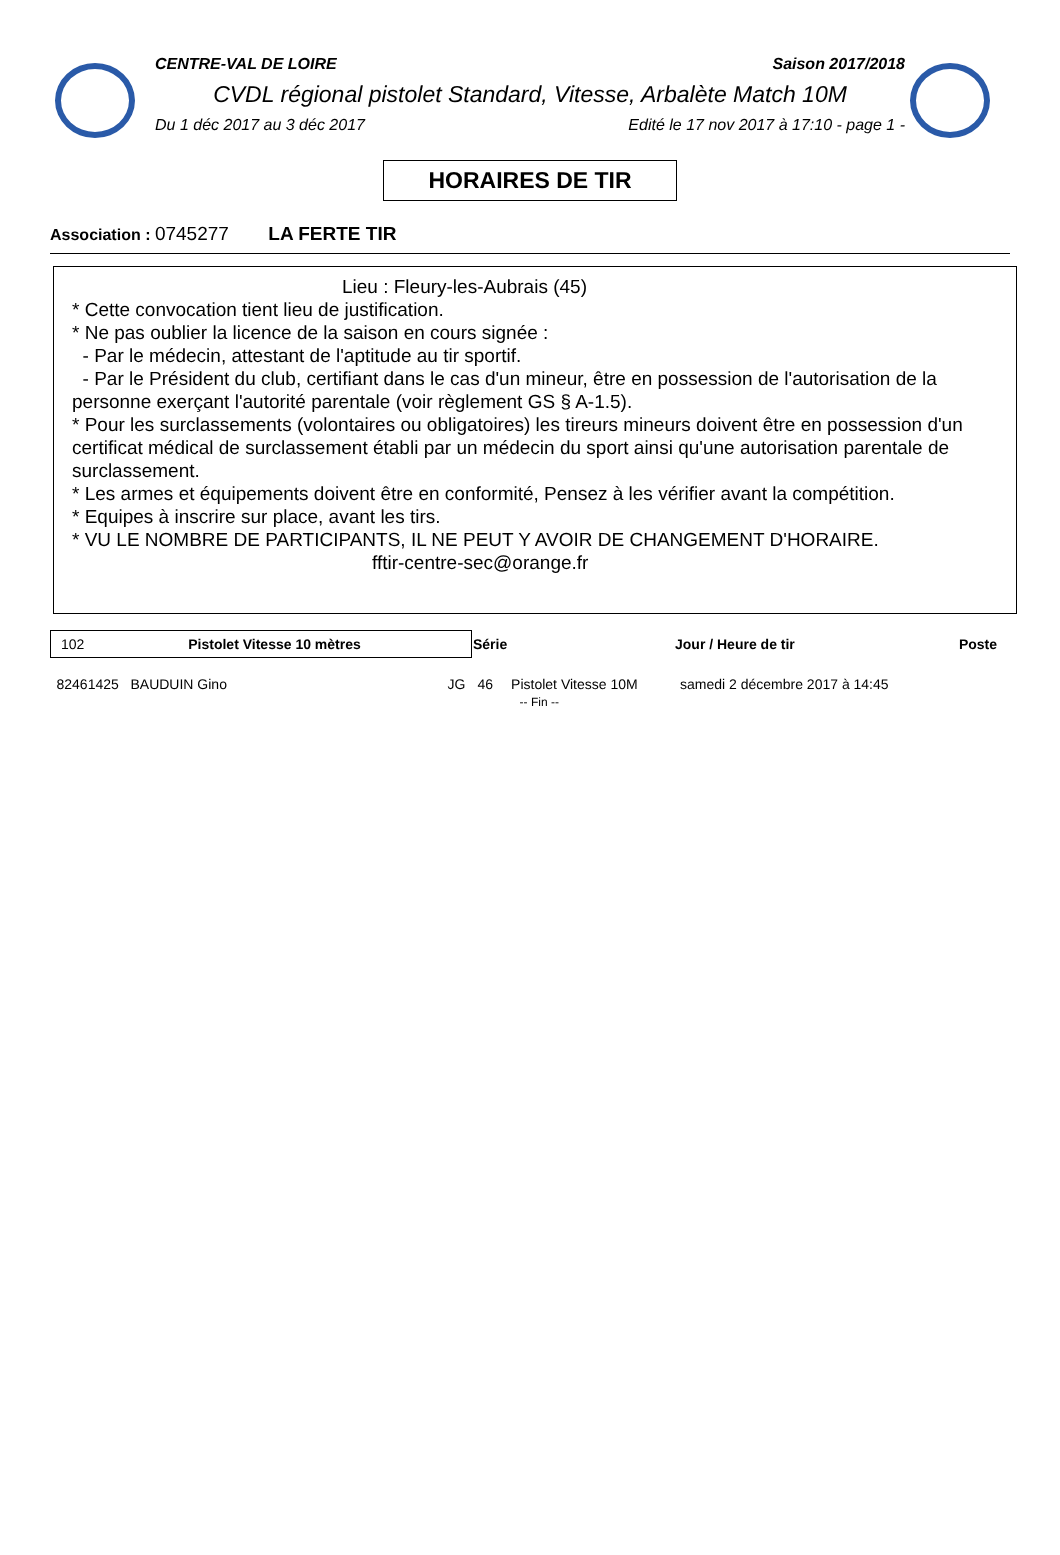CENTRE-VAL DE LOIRE Saison 2017/2018
CVDL régional pistolet Standard, Vitesse, Arbalète Match 10M
Du 1 déc 2017 au 3 déc 2017 Edité le 17 nov 2017 à 17:10 - page 1 -
HORAIRES DE TIR
Association : 0745277 LA FERTE TIR
Lieu : Fleury-les-Aubrais (45)
* Cette convocation tient lieu de justification.
* Ne pas oublier la licence de la saison en cours signée :
- Par le médecin, attestant de l'aptitude au tir sportif.
- Par le Président du club, certifiant dans le cas d'un mineur, être en possession de l'autorisation de la personne exerçant l'autorité parentale (voir règlement GS § A-1.5).
* Pour les surclassements (volontaires ou obligatoires) les tireurs mineurs doivent être en possession d'un certificat médical de surclassement établi par un médecin du sport ainsi qu'une autorisation parentale de surclassement.
* Les armes et équipements doivent être en conformité, Pensez à les vérifier avant la compétition.
* Equipes à inscrire sur place, avant les tirs.
* VU LE NOMBRE DE PARTICIPANTS, IL NE PEUT Y AVOIR DE CHANGEMENT D'HORAIRE.
fftir-centre-sec@orange.fr
| 102 Pistolet Vitesse 10 mètres | | Série | | Jour / Heure de tir | Poste |
| --- | --- | --- | --- | --- | --- |
| 82461425 BAUDUIN Gino | JG | 46 | Pistolet Vitesse 10M | samedi 2 décembre 2017 à 14:45 | |
| -- Fin -- | | | | | |